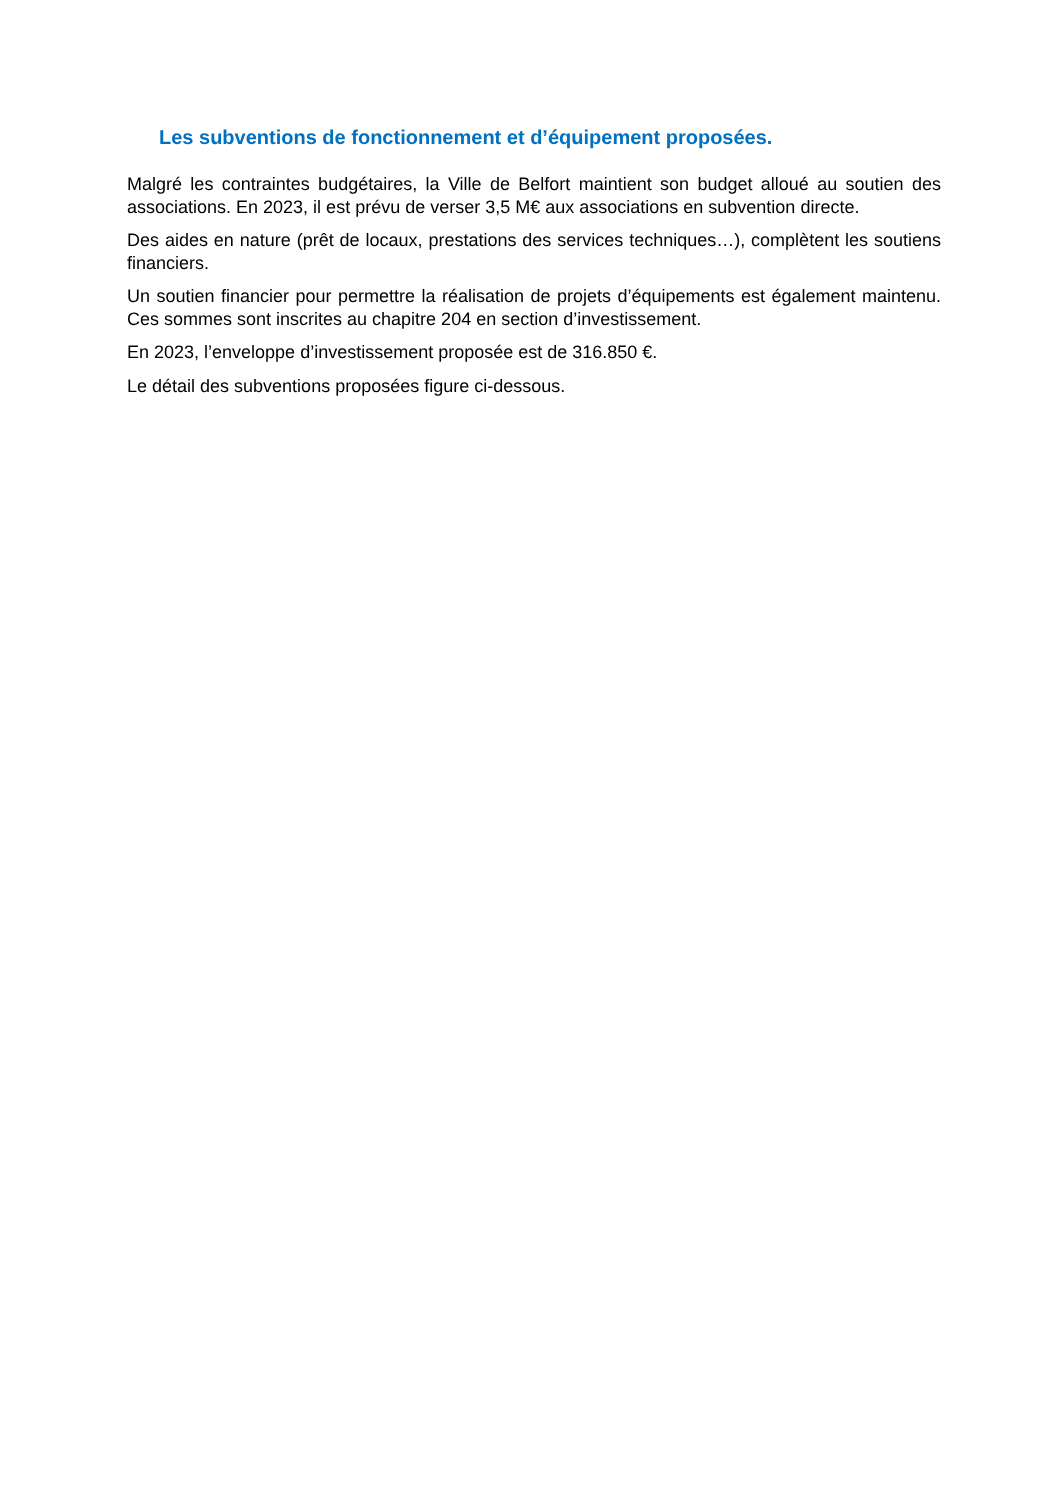Les subventions de fonctionnement et d’équipement proposées.
Malgré les contraintes budgétaires, la Ville de Belfort maintient son budget alloué au soutien des associations. En 2023, il est prévu de verser 3,5 M€ aux associations en subvention directe.
Des aides en nature (prêt de locaux, prestations des services techniques…), complètent les soutiens financiers.
Un soutien financier pour permettre la réalisation de projets d’équipements est également maintenu. Ces sommes sont inscrites au chapitre 204 en section d’investissement.
En 2023, l’enveloppe d’investissement proposée est de 316.850 €.
Le détail des subventions proposées figure ci-dessous.